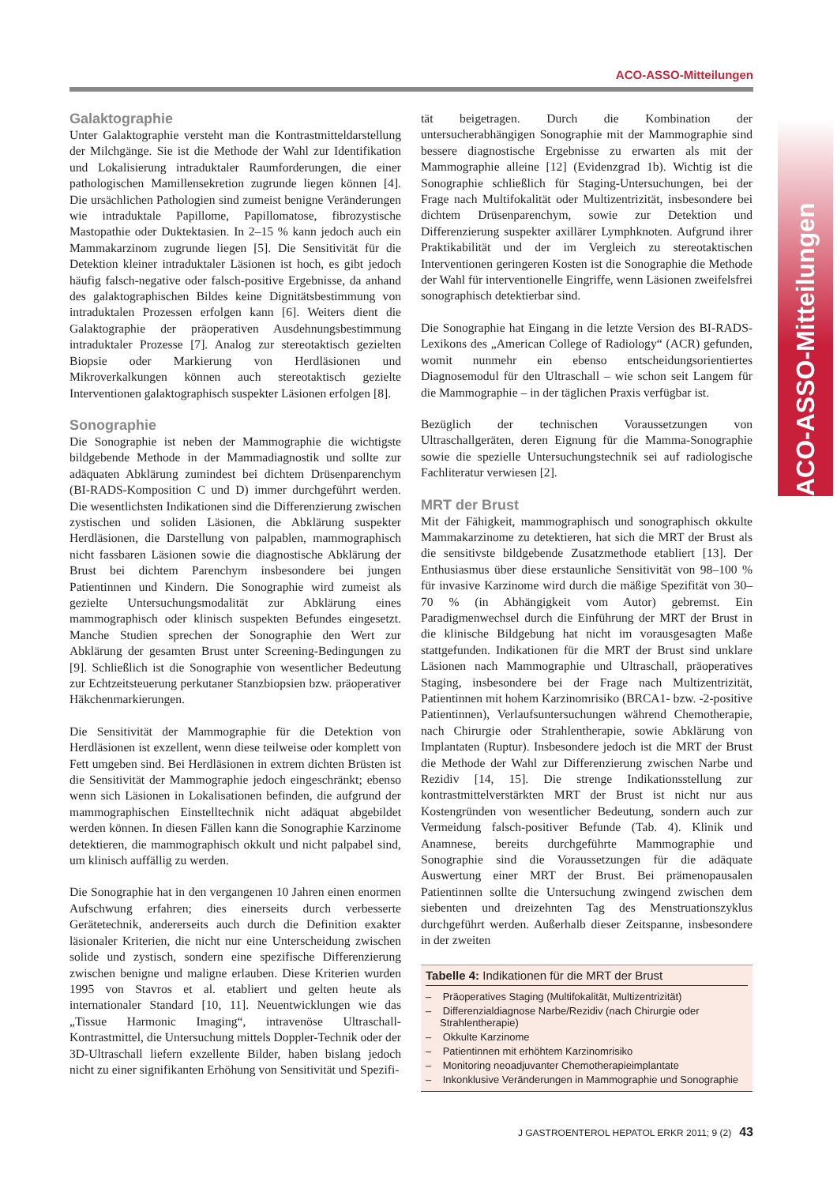ACO-ASSO-Mitteilungen
ACO-ASSO-Mitteilungen
Galaktographie
Unter Galaktographie versteht man die Kontrastmitteldarstellung der Milchgänge. Sie ist die Methode der Wahl zur Identifikation und Lokalisierung intraduktaler Raumforderungen, die einer pathologischen Mamillensekretion zugrunde liegen können [4]. Die ursächlichen Pathologien sind zumeist benigne Veränderungen wie intraduktale Papillome, Papillomatose, fibrozystische Mastopathie oder Duktektasien. In 2–15 % kann jedoch auch ein Mammakarzinom zugrunde liegen [5]. Die Sensitivität für die Detektion kleiner intraduktaler Läsionen ist hoch, es gibt jedoch häufig falsch-negative oder falsch-positive Ergebnisse, da anhand des galaktographischen Bildes keine Dignitätsbestimmung von intraduktalen Prozessen erfolgen kann [6]. Weiters dient die Galaktographie der präoperativen Ausdehnungsbestimmung intraduktaler Prozesse [7]. Analog zur stereotaktisch gezielten Biopsie oder Markierung von Herdläsionen und Mikroverkalkungen können auch stereotaktisch gezielte Interventionen galaktographisch suspekter Läsionen erfolgen [8].
Sonographie
Die Sonographie ist neben der Mammographie die wichtigste bildgebende Methode in der Mammadiagnostik und sollte zur adäquaten Abklärung zumindest bei dichtem Drüsenparenchym (BI-RADS-Komposition C und D) immer durchgeführt werden. Die wesentlichsten Indikationen sind die Differenzierung zwischen zystischen und soliden Läsionen, die Abklärung suspekter Herdläsionen, die Darstellung von palpablen, mammographisch nicht fassbaren Läsionen sowie die diagnostische Abklärung der Brust bei dichtem Parenchym insbesondere bei jungen Patientinnen und Kindern. Die Sonographie wird zumeist als gezielte Untersuchungsmodalität zur Abklärung eines mammographisch oder klinisch suspekten Befundes eingesetzt. Manche Studien sprechen der Sonographie den Wert zur Abklärung der gesamten Brust unter Screening-Bedingungen zu [9]. Schließlich ist die Sonographie von wesentlicher Bedeutung zur Echtzeitsteuerung perkutaner Stanzbiopsien bzw. präoperativer Häkchenmarkierungen.
Die Sensitivität der Mammographie für die Detektion von Herdläsionen ist exzellent, wenn diese teilweise oder komplett von Fett umgeben sind. Bei Herdläsionen in extrem dichten Brüsten ist die Sensitivität der Mammographie jedoch eingeschränkt; ebenso wenn sich Läsionen in Lokalisationen befinden, die aufgrund der mammographischen Einstelltechnik nicht adäquat abgebildet werden können. In diesen Fällen kann die Sonographie Karzinome detektieren, die mammographisch okkult und nicht palpabel sind, um klinisch auffällig zu werden.
Die Sonographie hat in den vergangenen 10 Jahren einen enormen Aufschwung erfahren; dies einerseits durch verbesserte Gerätetechnik, andererseits auch durch die Definition exakter läsionaler Kriterien, die nicht nur eine Unterscheidung zwischen solide und zystisch, sondern eine spezifische Differenzierung zwischen benigne und maligne erlauben. Diese Kriterien wurden 1995 von Stavros et al. etabliert und gelten heute als internationaler Standard [10, 11]. Neuentwicklungen wie das „Tissue Harmonic Imaging“, intravenöse Ultraschall-Kontrastmittel, die Untersuchung mittels Doppler-Technik oder der 3D-Ultraschall liefern exzellente Bilder, haben bislang jedoch nicht zu einer signifikanten Erhöhung von Sensitivität und Spezifi-
tät beigetragen. Durch die Kombination der untersucherabhängigen Sonographie mit der Mammographie sind bessere diagnostische Ergebnisse zu erwarten als mit der Mammographie alleine [12] (Evidenzgrad 1b). Wichtig ist die Sonographie schließlich für Staging-Untersuchungen, bei der Frage nach Multifokalität oder Multizentrizität, insbesondere bei dichtem Drüsenparenchym, sowie zur Detektion und Differenzierung suspekter axillärer Lymphknoten. Aufgrund ihrer Praktikabilität und der im Vergleich zu stereotaktischen Interventionen geringeren Kosten ist die Sonographie die Methode der Wahl für interventionelle Eingriffe, wenn Läsionen zweifelsfrei sonographisch detektierbar sind.
Die Sonographie hat Eingang in die letzte Version des BI-RADS-Lexikons des „American College of Radiology“ (ACR) gefunden, womit nunmehr ein ebenso entscheidungsorientiertes Diagnosemodul für den Ultraschall – wie schon seit Langem für die Mammographie – in der täglichen Praxis verfügbar ist.
Bezüglich der technischen Voraussetzungen von Ultraschallgeräten, deren Eignung für die Mamma-Sonographie sowie die spezielle Untersuchungstechnik sei auf radiologische Fachliteratur verwiesen [2].
MRT der Brust
Mit der Fähigkeit, mammographisch und sonographisch okkulte Mammakarzinome zu detektieren, hat sich die MRT der Brust als die sensitivste bildgebende Zusatzmethode etabliert [13]. Der Enthusiasmus über diese erstaunliche Sensitivität von 98–100 % für invasive Karzinome wird durch die mäßige Spezifität von 30–70 % (in Abhängigkeit vom Autor) gebremst. Ein Paradigmenwechsel durch die Einführung der MRT der Brust in die klinische Bildgebung hat nicht im vorausgesagten Maße stattgefunden. Indikationen für die MRT der Brust sind unklare Läsionen nach Mammographie und Ultraschall, präoperatives Staging, insbesondere bei der Frage nach Multizentrizität, Patientinnen mit hohem Karzinomrisiko (BRCA1- bzw. -2-positive Patientinnen), Verlaufsuntersuchungen während Chemotherapie, nach Chirurgie oder Strahlentherapie, sowie Abklärung von Implantaten (Ruptur). Insbesondere jedoch ist die MRT der Brust die Methode der Wahl zur Differenzierung zwischen Narbe und Rezidiv [14, 15]. Die strenge Indikationsstellung zur kontrastmittelverstärkten MRT der Brust ist nicht nur aus Kostengründen von wesentlicher Bedeutung, sondern auch zur Vermeidung falsch-positiver Befunde (Tab. 4). Klinik und Anamnese, bereits durchgeführte Mammographie und Sonographie sind die Voraussetzungen für die adäquate Auswertung einer MRT der Brust. Bei prämenopausalen Patientinnen sollte die Untersuchung zwingend zwischen dem siebenten und dreizehnten Tag des Menstruationszyklus durchgeführt werden. Außerhalb dieser Zeitspanne, insbesondere in der zweiten
Tabelle 4: Indikationen für die MRT der Brust
– Präoperatives Staging (Multifokalität, Multizentrizität)
– Differenzialdiagnose Narbe/Rezidiv (nach Chirurgie oder Strahlentherapie)
– Okkulte Karzinome
– Patientinnen mit erhöhtem Karzinomrisiko
– Monitoring neoadjuvanter Chemotherapieimplantate
– Inkonklusive Veränderungen in Mammographie und Sonographie
J GASTROENTEROL HEPATOL ERKR 2011; 9 (2) 43